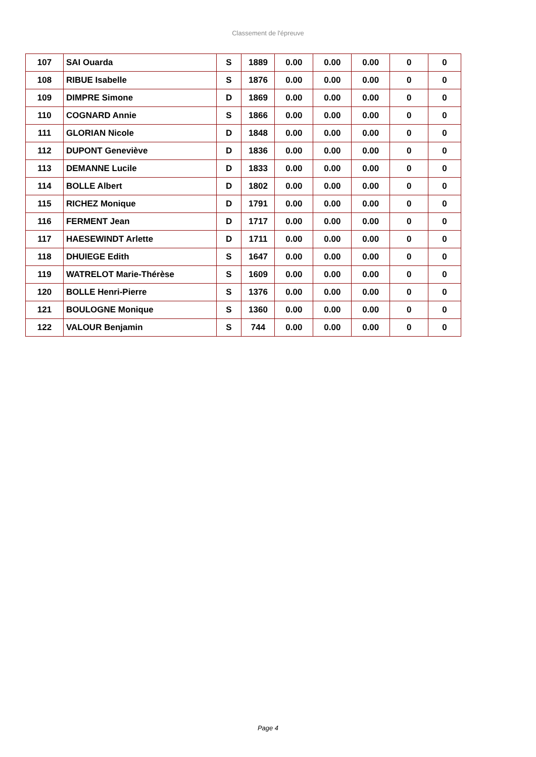Classement de l'épreuve
| 107 | SAI Ouarda | S | 1889 | 0.00 | 0.00 | 0.00 | 0 | 0 |
| 108 | RIBUE Isabelle | S | 1876 | 0.00 | 0.00 | 0.00 | 0 | 0 |
| 109 | DIMPRE Simone | D | 1869 | 0.00 | 0.00 | 0.00 | 0 | 0 |
| 110 | COGNARD Annie | S | 1866 | 0.00 | 0.00 | 0.00 | 0 | 0 |
| 111 | GLORIAN Nicole | D | 1848 | 0.00 | 0.00 | 0.00 | 0 | 0 |
| 112 | DUPONT Geneviève | D | 1836 | 0.00 | 0.00 | 0.00 | 0 | 0 |
| 113 | DEMANNE Lucile | D | 1833 | 0.00 | 0.00 | 0.00 | 0 | 0 |
| 114 | BOLLE Albert | D | 1802 | 0.00 | 0.00 | 0.00 | 0 | 0 |
| 115 | RICHEZ Monique | D | 1791 | 0.00 | 0.00 | 0.00 | 0 | 0 |
| 116 | FERMENT Jean | D | 1717 | 0.00 | 0.00 | 0.00 | 0 | 0 |
| 117 | HAESEWINDT Arlette | D | 1711 | 0.00 | 0.00 | 0.00 | 0 | 0 |
| 118 | DHUIEGE Edith | S | 1647 | 0.00 | 0.00 | 0.00 | 0 | 0 |
| 119 | WATRELOT Marie-Thérèse | S | 1609 | 0.00 | 0.00 | 0.00 | 0 | 0 |
| 120 | BOLLE Henri-Pierre | S | 1376 | 0.00 | 0.00 | 0.00 | 0 | 0 |
| 121 | BOULOGNE Monique | S | 1360 | 0.00 | 0.00 | 0.00 | 0 | 0 |
| 122 | VALOUR Benjamin | S | 744 | 0.00 | 0.00 | 0.00 | 0 | 0 |
Page 4